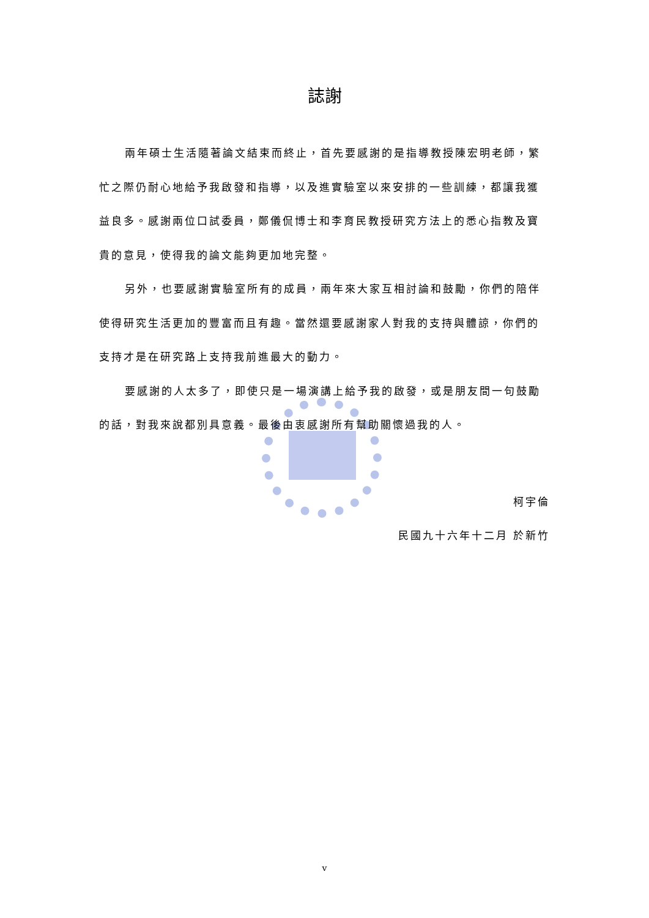誌謝
兩年碩士生活隨著論文結束而終止，首先要感謝的是指導教授陳宏明老師，繁忙之際仍耐心地給予我啟發和指導，以及進實驗室以來安排的一些訓練，都讓我獲益良多。感謝兩位口試委員，鄭儀侃博士和李育民教授研究方法上的悉心指教及寶貴的意見，使得我的論文能夠更加地完整。
另外，也要感謝實驗室所有的成員，兩年來大家互相討論和鼓勵，你們的陪伴使得研究生活更加的豐富而且有趣。當然還要感謝家人對我的支持與體諒，你們的支持才是在研究路上支持我前進最大的動力。
要感謝的人太多了，即使只是一場演講上給予我的啟發，或是朋友間一句鼓勵的話，對我來說都別具意義。最後由衷感謝所有幫助關懷過我的人。
柯宇倫
民國九十六年十二月 於新竹
v